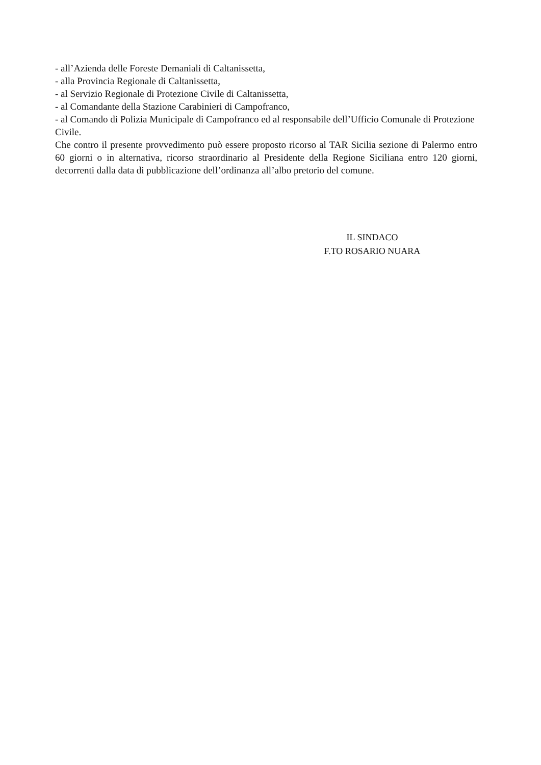- all’Azienda delle Foreste Demaniali di Caltanissetta,
- alla Provincia Regionale di Caltanissetta,
- al Servizio Regionale di Protezione Civile di Caltanissetta,
- al Comandante della Stazione Carabinieri di Campofranco,
- al Comando di Polizia Municipale di Campofranco ed al responsabile dell’Ufficio Comunale di Protezione Civile.
Che contro il presente provvedimento può essere proposto ricorso al TAR Sicilia sezione di Palermo entro 60 giorni o in alternativa, ricorso straordinario al Presidente della Regione Siciliana entro 120 giorni, decorrenti dalla data di pubblicazione dell’ordinanza all’albo pretorio del comune.
IL SINDACO
F.TO ROSARIO NUARA